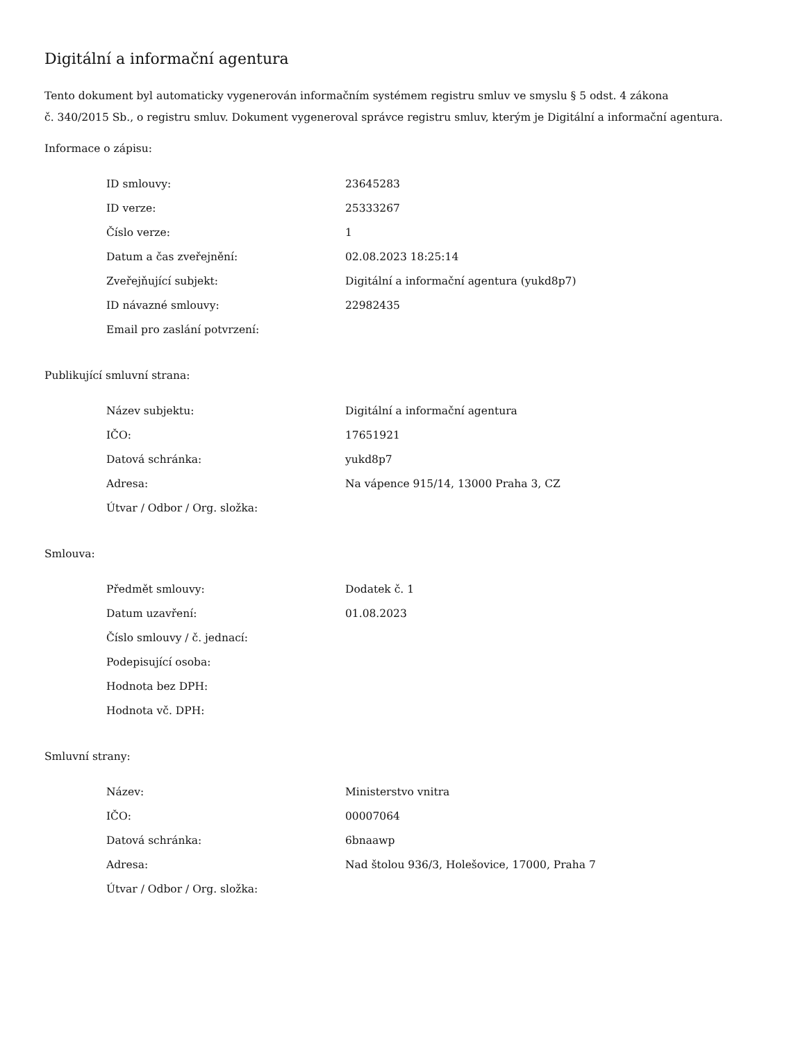Digitální a informační agentura
Tento dokument byl automaticky vygenerován informačním systémem registru smluv ve smyslu § 5 odst. 4 zákona
č. 340/2015 Sb., o registru smluv. Dokument vygeneroval správce registru smluv, kterým je Digitální a informační agentura.
Informace o zápisu:
| ID smlouvy: | 23645283 |
| ID verze: | 25333267 |
| Číslo verze: | 1 |
| Datum a čas zveřejnění: | 02.08.2023 18:25:14 |
| Zveřejňující subjekt: | Digitální a informační agentura (yukd8p7) |
| ID návazné smlouvy: | 22982435 |
| Email pro zaslání potvrzení: | |
Publikující smluvní strana:
| Název subjektu: | Digitální a informační agentura |
| IČO: | 17651921 |
| Datová schránka: | yukd8p7 |
| Adresa: | Na vápence 915/14, 13000 Praha 3, CZ |
| Útvar / Odbor / Org. složka: | |
Smlouva:
| Předmět smlouvy: | Dodatek č. 1 |
| Datum uzavření: | 01.08.2023 |
| Číslo smlouvy / č. jednací: | |
| Podepisující osoba: | |
| Hodnota bez DPH: | |
| Hodnota vč. DPH: | |
Smluvní strany:
| Název: | Ministerstvo vnitra |
| IČO: | 00007064 |
| Datová schránka: | 6bnaawp |
| Adresa: | Nad štolou 936/3, Holešovice, 17000, Praha 7 |
| Útvar / Odbor / Org. složka: | |